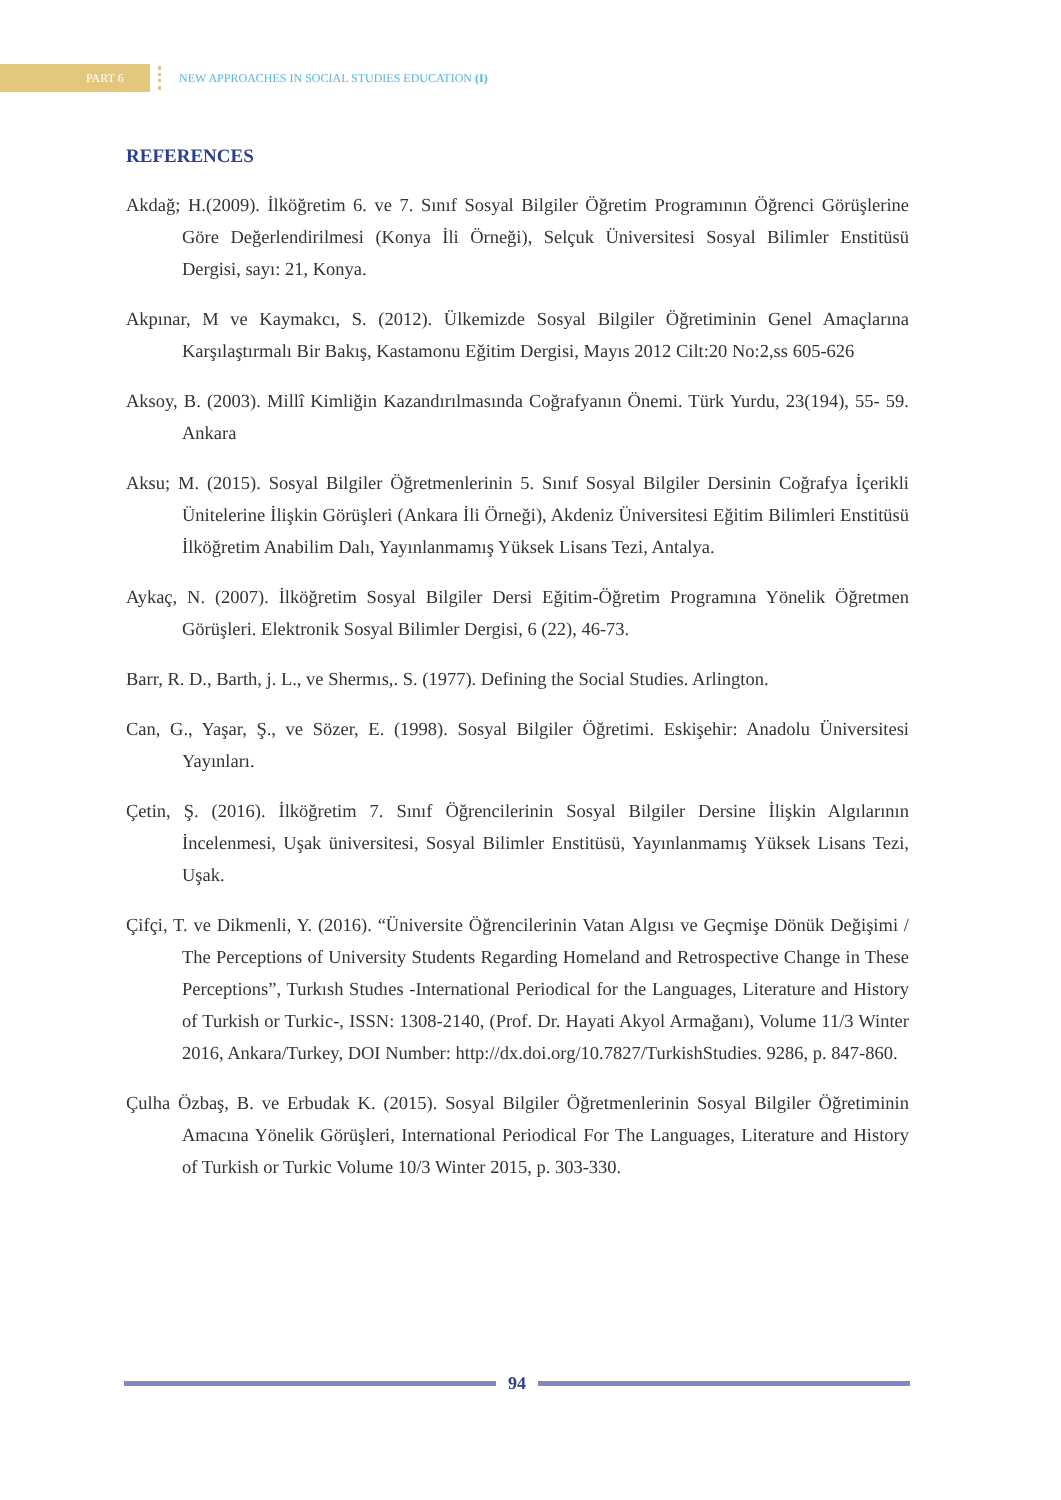PART 6
NEW APPROACHES IN SOCIAL STUDIES EDUCATION (I)
REFERENCES
Akdağ; H.(2009). İlköğretim 6. ve 7. Sınıf Sosyal Bilgiler Öğretim Programının Öğrenci Görüşlerine Göre Değerlendirilmesi (Konya İli Örneği), Selçuk Üniversitesi Sosyal Bilimler Enstitüsü Dergisi, sayı: 21, Konya.
Akpınar, M ve Kaymakcı, S. (2012). Ülkemizde Sosyal Bilgiler Öğretiminin Genel Amaçlarına Karşılaştırmalı Bir Bakış, Kastamonu Eğitim Dergisi, Mayıs 2012 Cilt:20 No:2,ss 605-626
Aksoy, B. (2003). Millî Kimliğin Kazandırılmasında Coğrafyanın Önemi. Türk Yurdu, 23(194), 55- 59. Ankara
Aksu; M. (2015). Sosyal Bilgiler Öğretmenlerinin 5. Sınıf Sosyal Bilgiler Dersinin Coğrafya İçerikli Ünitelerine İlişkin Görüşleri (Ankara İli Örneği), Akdeniz Üniversitesi Eğitim Bilimleri Enstitüsü İlköğretim Anabilim Dalı, Yayınlanmamış Yüksek Lisans Tezi, Antalya.
Aykaç, N. (2007). İlköğretim Sosyal Bilgiler Dersi Eğitim-Öğretim Programına Yönelik Öğretmen Görüşleri. Elektronik Sosyal Bilimler Dergisi, 6 (22), 46-73.
Barr, R. D., Barth, j. L., ve Shermıs,. S. (1977). Defining the Social Studies. Arlington.
Can, G., Yaşar, Ş., ve Sözer, E. (1998). Sosyal Bilgiler Öğretimi. Eskişehir: Anadolu Üniversitesi Yayınları.
Çetin, Ş. (2016). İlköğretim 7. Sınıf Öğrencilerinin Sosyal Bilgiler Dersine İlişkin Algılarının İncelenmesi, Uşak üniversitesi, Sosyal Bilimler Enstitüsü, Yayınlanmamış Yüksek Lisans Tezi, Uşak.
Çifçi, T. ve Dikmenli, Y. (2016). “Üniversite Öğrencilerinin Vatan Algısı ve Geçmişe Dönük Değişimi / The Perceptions of University Students Regarding Homeland and Retrospective Change in These Perceptions”, Turkısh Studıes -International Periodical for the Languages, Literature and History of Turkish or Turkic-, ISSN: 1308-2140, (Prof. Dr. Hayati Akyol Armağanı), Volume 11/3 Winter 2016, Ankara/Turkey, DOI Number: http://dx.doi.org/10.7827/TurkishStudies. 9286, p. 847-860.
Çulha Özbaş, B. ve Erbudak K. (2015). Sosyal Bilgiler Öğretmenlerinin Sosyal Bilgiler Öğretiminin Amacına Yönelik Görüşleri, International Periodical For The Languages, Literature and History of Turkish or Turkic Volume 10/3 Winter 2015, p. 303-330.
94